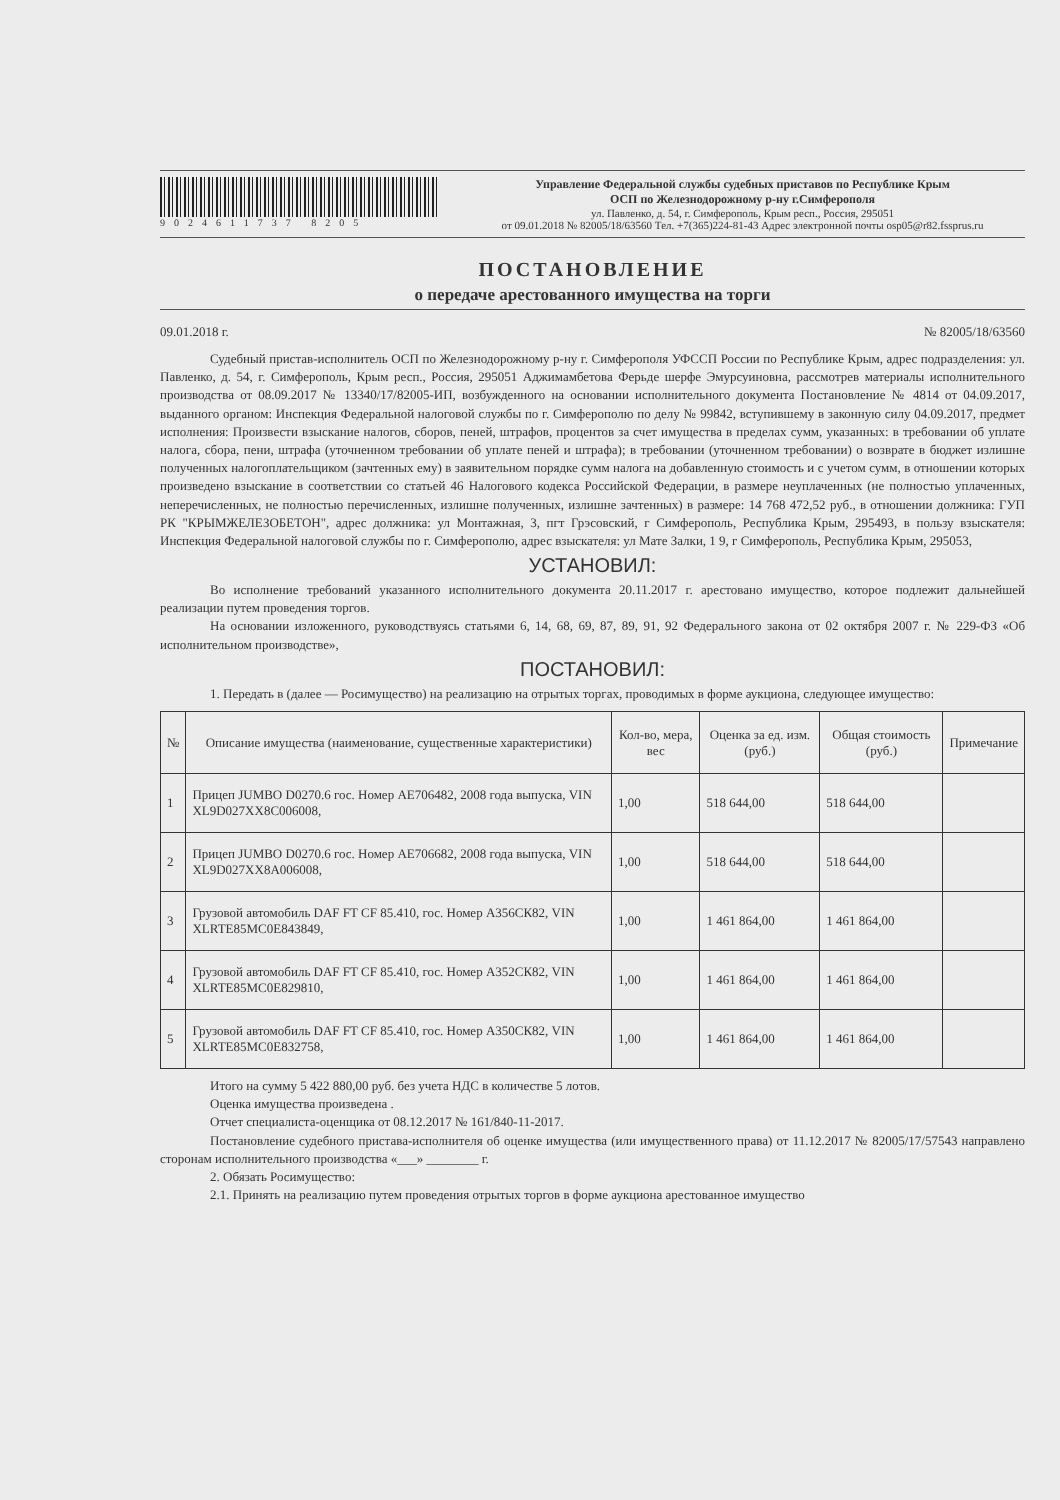9024611737 8205
Управление Федеральной службы судебных приставов по Республике Крым
ОСП по Железнодорожному р-ну г.Симферополя
ул. Павленко, д. 54, г. Симферополь, Крым респ., Россия, 295051
от 09.01.2018 № 82005/18/63560 Тел. +7(365)224-81-43 Адрес электронной почты osp05@r82.fssprus.ru
ПОСТАНОВЛЕНИЕ
о передаче арестованного имущества на торги
09.01.2018 г. № 82005/18/63560
Судебный пристав-исполнитель ОСП по Железнодорожному р-ну г. Симферополя УФССП России по Республике Крым, адрес подразделения: ул. Павленко, д. 54, г. Симферополь, Крым респ., Россия, 295051 Аджимамбетова Ферьде шерфе Эмурсуиновна, рассмотрев материалы исполнительного производства от 08.09.2017 № 13340/17/82005-ИП, возбужденного на основании исполнительного документа Постановление № 4814 от 04.09.2017, выданного органом: Инспекция Федеральной налоговой службы по г. Симферополю по делу № 99842, вступившему в законную силу 04.09.2017, предмет исполнения: Произвести взыскание налогов, сборов, пеней, штрафов, процентов за счет имущества в пределах сумм, указанных: в требовании об уплате налога, сбора, пени, штрафа (уточненном требовании об уплате пеней и штрафа); в требовании (уточненном требовании) о возврате в бюджет излишне полученных налогоплательщиком (зачтенных ему) в заявительном порядке сумм налога на добавленную стоимость и с учетом сумм, в отношении которых произведено взыскание в соответствии со статьей 46 Налогового кодекса Российской Федерации, в размере неуплаченных (не полностью уплаченных, неперечисленных, не полностью перечисленных, излишне полученных, излишне зачтенных) в размере: 14 768 472,52 руб., в отношении должника: ГУП РК "КРЫМЖЕЛЕЗОБЕТОН", адрес должника: ул Монтажная, 3, пгт Грэсовский, г Симферополь, Республика Крым, 295493, в пользу взыскателя: Инспекция Федеральной налоговой службы по г. Симферополю, адрес взыскателя: ул Мате Залки, 1 9, г Симферополь, Республика Крым, 295053,
УСТАНОВИЛ:
Во исполнение требований указанного исполнительного документа 20.11.2017 г. арестовано имущество, которое подлежит дальнейшей реализации путем проведения торгов.
На основании изложенного, руководствуясь статьями 6, 14, 68, 69, 87, 89, 91, 92 Федерального закона от 02 октября 2007 г. № 229-ФЗ «Об исполнительном производстве»,
ПОСТАНОВИЛ:
1. Передать в (далее — Росимущество) на реализацию на отрытых торгах, проводимых в форме аукциона, следующее имущество:
| № | Описание имущества (наименование, существенные характеристики) | Кол-во, мера, вес | Оценка за ед. изм. (руб.) | Общая стоимость (руб.) | Примечание |
| --- | --- | --- | --- | --- | --- |
| 1 | Прицеп JUMBO D0270.6 гос. Номер АЕ706482, 2008 года выпуска, VIN XL9D027XX8C006008, | 1,00 | 518 644,00 | 518 644,00 | |
| 2 | Прицеп JUMBO D0270.6 гос. Номер АЕ706682, 2008 года выпуска, VIN XL9D027XX8A006008, | 1,00 | 518 644,00 | 518 644,00 | |
| 3 | Грузовой автомобиль DAF FT CF 85.410, гос. Номер А356СК82, VIN XLRTE85MC0E843849, | 1,00 | 1 461 864,00 | 1 461 864,00 | |
| 4 | Грузовой автомобиль DAF FT CF 85.410, гос. Номер А352СК82, VIN XLRTE85MC0E829810, | 1,00 | 1 461 864,00 | 1 461 864,00 | |
| 5 | Грузовой автомобиль DAF FT CF 85.410, гос. Номер А350СК82, VIN XLRTE85MC0E832758, | 1,00 | 1 461 864,00 | 1 461 864,00 | |
Итого на сумму 5 422 880,00 руб. без учета НДС в количестве 5 лотов.
Оценка имущества произведена .
Отчет специалиста-оценщика от 08.12.2017 № 161/840-11-2017.
Постановление судебного пристава-исполнителя об оценке имущества (или имущественного права) от 11.12.2017 № 82005/17/57543 направлено сторонам исполнительного производства «___» ________ г.
2. Обязать Росимущество:
2.1. Принять на реализацию путем проведения отрытых торгов в форме аукциона арестованное имущество